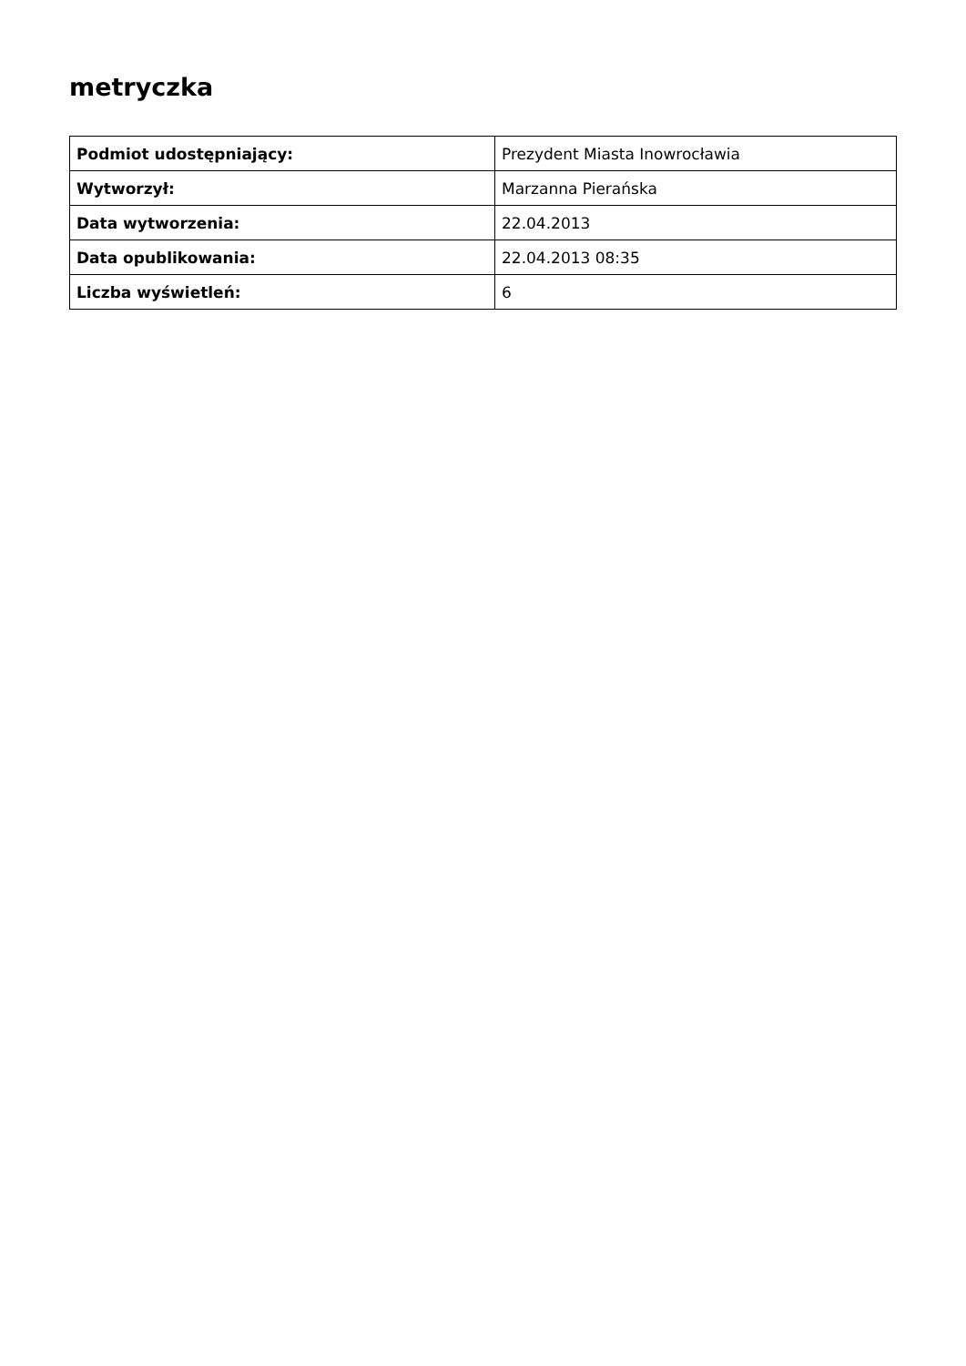metryczka
| Podmiot udostępniający: | Prezydent Miasta Inowrocławia |
| Wytworzył: | Marzanna Pierańska |
| Data wytworzenia: | 22.04.2013 |
| Data opublikowania: | 22.04.2013 08:35 |
| Liczba wyświetleń: | 6 |